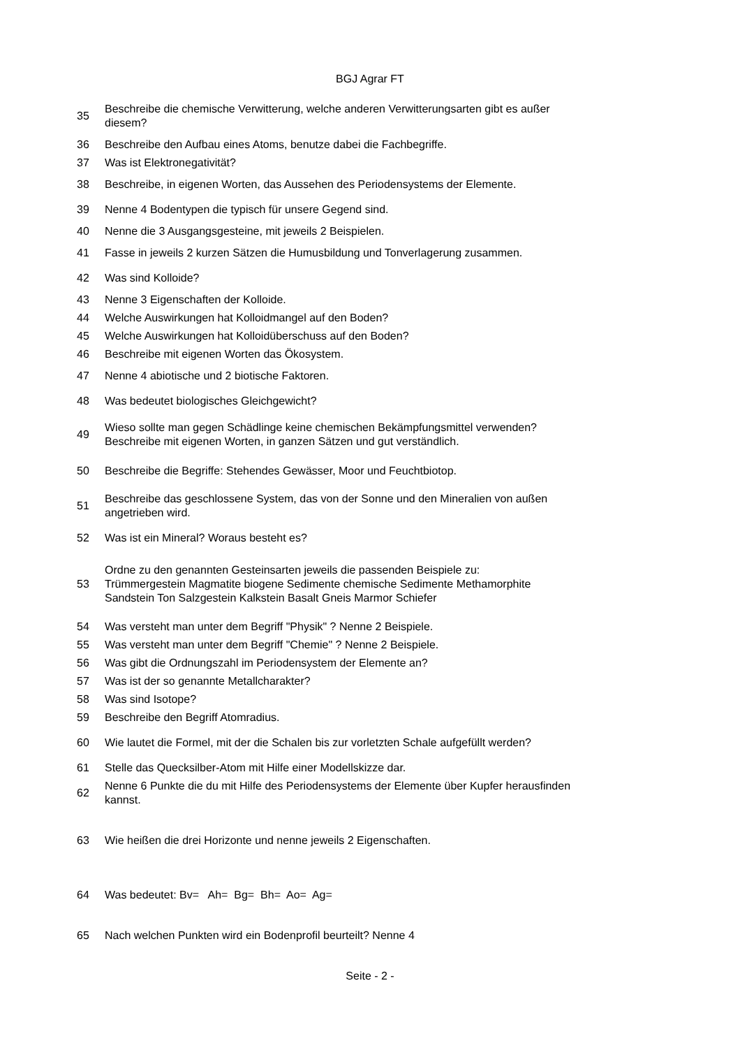BGJ Agrar FT
| 35 | Beschreibe die chemische Verwitterung, welche anderen Verwitterungsarten gibt es außer diesem? |
| 36 | Beschreibe den Aufbau eines Atoms, benutze dabei die Fachbegriffe. |
| 37 | Was ist Elektronegativität? |
| 38 | Beschreibe, in eigenen Worten, das Aussehen des Periodensystems der Elemente. |
| 39 | Nenne 4 Bodentypen die typisch für unsere Gegend sind. |
| 40 | Nenne die 3 Ausgangsgesteine, mit jeweils 2 Beispielen. |
| 41 | Fasse in jeweils 2 kurzen Sätzen die Humusbildung und Tonverlagerung zusammen. |
| 42 | Was sind Kolloide? |
| 43 | Nenne 3 Eigenschaften der Kolloide. |
| 44 | Welche Auswirkungen hat Kolloidmangel auf den Boden? |
| 45 | Welche Auswirkungen hat Kolloidüberschuss auf den Boden? |
| 46 | Beschreibe mit eigenen Worten das Ökosystem. |
| 47 | Nenne 4 abiotische und 2 biotische Faktoren. |
| 48 | Was bedeutet biologisches Gleichgewicht? |
| 49 | Wieso sollte man gegen Schädlinge keine chemischen Bekämpfungsmittel verwenden? Beschreibe mit eigenen Worten, in ganzen Sätzen und gut verständlich. |
| 50 | Beschreibe die Begriffe: Stehendes Gewässer, Moor und Feuchtbiotop. |
| 51 | Beschreibe das geschlossene System, das von der Sonne und den Mineralien von außen angetrieben wird. |
| 52 | Was ist ein Mineral? Woraus besteht es? |
| 53 | Ordne zu den genannten Gesteinsarten jeweils die passenden Beispiele zu: Trümmergestein Magmatite biogene Sedimente chemische Sedimente Methamorphite Sandstein Ton Salzgestein Kalkstein Basalt Gneis Marmor Schiefer |
| 54 | Was versteht man unter dem Begriff "Physik" ? Nenne 2 Beispiele. |
| 55 | Was versteht man unter dem Begriff "Chemie" ? Nenne 2 Beispiele. |
| 56 | Was gibt die Ordnungszahl im Periodensystem der Elemente an? |
| 57 | Was ist der so genannte Metallcharakter? |
| 58 | Was sind Isotope? |
| 59 | Beschreibe den Begriff Atomradius. |
| 60 | Wie lautet die Formel, mit der die Schalen bis zur vorletzten Schale aufgefüllt werden? |
| 61 | Stelle das Quecksilber-Atom mit Hilfe einer Modellskizze dar. |
| 62 | Nenne 6 Punkte die du mit Hilfe des Periodensystems der Elemente über Kupfer herausfinden kannst. |
| 63 | Wie heißen die drei Horizonte und nenne jeweils 2 Eigenschaften. |
| 64 | Was bedeutet: Bv= Ah= Bg= Bh= Ao= Ag= |
| 65 | Nach welchen Punkten wird ein Bodenprofil beurteilt? Nenne 4 |
Seite - 2 -